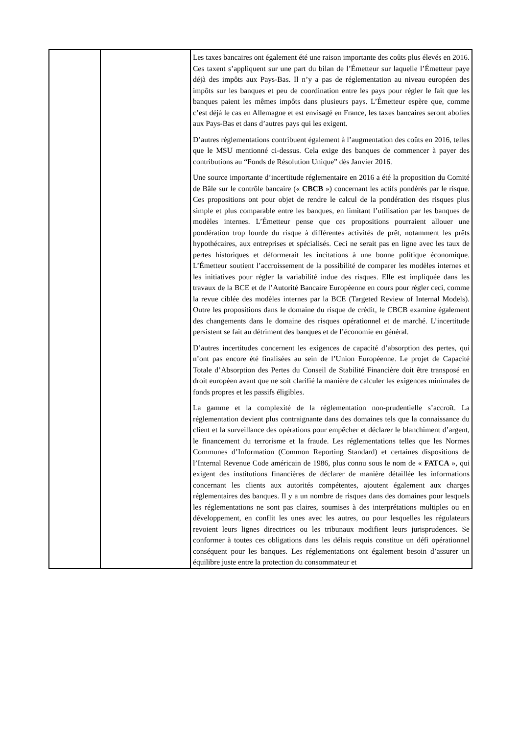| | | Les taxes bancaires ont également été une raison importante des coûts plus élevés en 2016. Ces taxent s’appliquent sur une part du bilan de l’Émetteur sur laquelle l’Émetteur paye déjà des impôts aux Pays-Bas. Il n’y a pas de réglementation au niveau européen des impôts sur les banques et peu de coordination entre les pays pour régler le fait que les banques paient les mêmes impôts dans plusieurs pays. L’Émetteur espère que, comme c’est déjà le cas en Allemagne et est envisagé en France, les taxes bancaires seront abolies aux Pays-Bas et dans d’autres pays qui les exigent. D’autres règlementations contribuent également à l’augmentation des coûts en 2016, telles que le MSU mentionné ci-dessus. Cela exige des banques de commencer à payer des contributions au “Fonds de Résolution Unique” dès Janvier 2016. Une source importante d’incertitude réglementaire en 2016 a été la proposition du Comité de Bâle sur le contrôle bancaire (« CBCB ») concernant les actifs pondérés par le risque. Ces propositions ont pour objet de rendre le calcul de la pondération des risques plus simple et plus comparable entre les banques, en limitant l’utilisation par les banques de modèles internes. L’Émetteur pense que ces propositions pourraient allouer une pondération trop lourde du risque à différentes activités de prêt, notamment les prêts hypothécaires, aux entreprises et spécialisés. Ceci ne serait pas en ligne avec les taux de pertes historiques et déformerait les incitations à une bonne politique économique. L’Émetteur soutient l’accroissement de la possibilité de comparer les modèles internes et les initiatives pour régler la variabilité indue des risques. Elle est impliquée dans les travaux de la BCE et de l’Autorité Bancaire Européenne en cours pour régler ceci, comme la revue ciblée des modèles internes par la BCE (Targeted Review of Internal Models). Outre les propositions dans le domaine du risque de crédit, le CBCB examine également des changements dans le domaine des risques opérationnel et de marché. L’incertitude persistent se fait au détriment des banques et de l’économie en général. D’autres incertitudes concernent les exigences de capacité d’absorption des pertes, qui n’ont pas encore été finalisées au sein de l’Union Européenne. Le projet de Capacité Totale d’Absorption des Pertes du Conseil de Stabilité Financière doit être transposé en droit européen avant que ne soit clarifié la manière de calculer les exigences minimales de fonds propres et les passifs éligibles. La gamme et la complexité de la réglementation non-prudentielle s’accroît. La réglementation devient plus contraignante dans des domaines tels que la connaissance du client et la surveillance des opérations pour empêcher et déclarer le blanchiment d’argent, le financement du terrorisme et la fraude. Les réglementations telles que les Normes Communes d’Information (Common Reporting Standard) et certaines dispositions de l’Internal Revenue Code américain de 1986, plus connu sous le nom de « FATCA », qui exigent des institutions financières de déclarer de manière détaillée les informations concernant les clients aux autorités compétentes, ajoutent également aux charges réglementaires des banques. Il y a un nombre de risques dans des domaines pour lesquels les réglementations ne sont pas claires, soumises à des interprétations multiples ou en développement, en conflit les unes avec les autres, ou pour lesquelles les régulateurs revoient leurs lignes directrices ou les tribunaux modifient leurs jurisprudences. Se conformer à toutes ces obligations dans les délais requis constitue un défi opérationnel conséquent pour les banques. Les réglementations ont également besoin d’assurer un équilibre juste entre la protection du consommateur et |